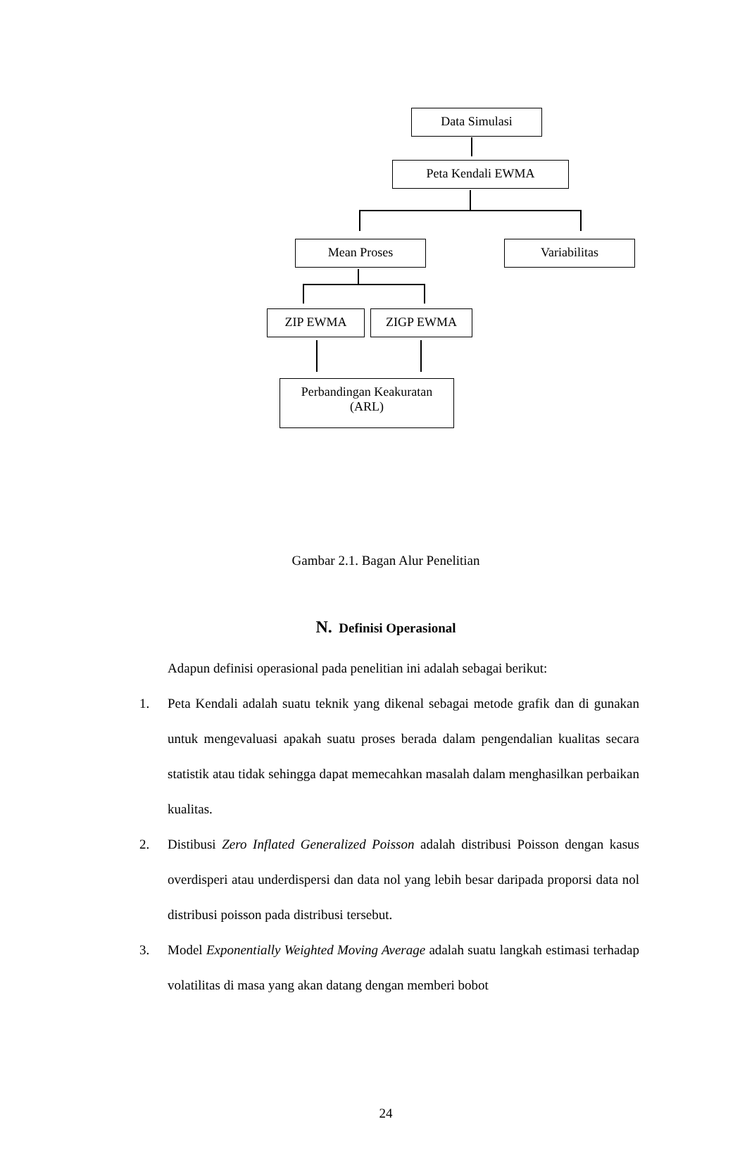Data Simulasi
Peta Kendali EWMA
Mean Proses Variabilitas
ZIP EWMA ZIGP EWMA
Perbandingan Keakuratan
(ARL)
Gambar 2.1. Bagan Alur Penelitian
N. Definisi Operasional
Adapun definisi operasional pada penelitian ini adalah sebagai berikut:
1. Peta Kendali adalah suatu teknik yang dikenal sebagai metode grafik dan di gunakan untuk mengevaluasi apakah suatu proses berada dalam pengendalian kualitas secara statistik atau tidak sehingga dapat memecahkan masalah dalam menghasilkan perbaikan kualitas.
2. Distibusi Zero Inflated Generalized Poisson adalah distribusi Poisson dengan kasus overdisperi atau underdispersi dan data nol yang lebih besar daripada proporsi data nol distribusi poisson pada distribusi tersebut.
3. Model Exponentially Weighted Moving Average adalah suatu langkah estimasi terhadap volatilitas di masa yang akan datang dengan memberi bobot
24